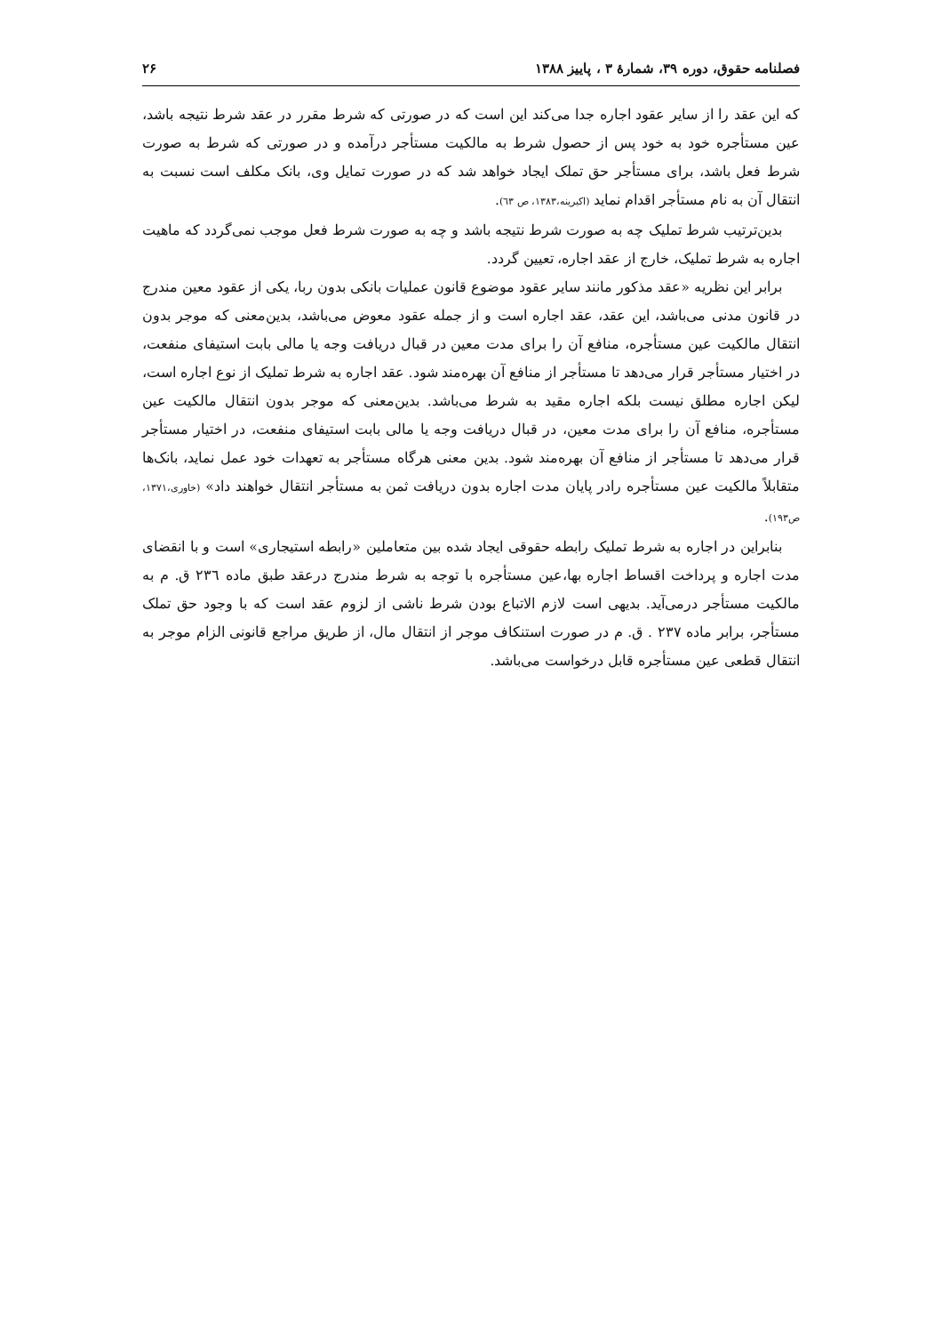فصلنامه حقوق، دوره ۳۹، شمارهٔ ۳ ، پاییز ۱۳۸۸ ۲۶
که این عقد را از سایر عقود اجاره جدا می‌کند این است که در صورتی که شرط مقرر در عقد شرط نتیجه باشد، عین مستأجره خود به خود پس از حصول شرط به مالکیت مستأجر درآمده و در صورتی که شرط به صورت شرط فعل باشد، برای مستأجر حق تملک ایجاد خواهد شد که در صورت تمایل وی، بانک مکلف است نسبت به انتقال آن به نام مستأجر اقدام نماید (اکبرینه،۱۳۸۳، ص ٦٣).
بدین‌ترتیب شرط تملیک چه به صورت شرط نتیجه باشد و چه به صورت شرط فعل موجب نمی‌گردد که ماهیت اجاره به شرط تملیک، خارج از عقد اجاره، تعیین گردد.
برابر این نظریه «عقد مذکور مانند سایر عقود موضوع قانون عملیات بانکی بدون ربا، یکی از عقود معین مندرج در قانون مدنی می‌باشد، این عقد، عقد اجاره است و از جمله عقود معوض می‌باشد، بدین‌معنی که موجر بدون انتقال مالکیت عین مستأجره، منافع آن را برای مدت معین در قبال دریافت وجه یا مالی بابت استیفای منفعت، در اختیار مستأجر قرار می‌دهد تا مستأجر از منافع آن بهره‌مند شود. عقد اجاره به شرط تملیک از نوع اجاره است، لیکن اجاره مطلق نیست بلکه اجاره مقید به شرط می‌باشد. بدین‌معنی که موجر بدون انتقال مالکیت عین مستأجره، منافع آن را برای مدت معین، در قبال دریافت وجه یا مالی بابت استیفای منفعت، در اختیار مستأجر قرار می‌دهد تا مستأجر از منافع آن بهره‌مند شود. بدین معنی هرگاه مستأجر به تعهدات خود عمل نماید، بانک‌ها متقابلاً مالکیت عین مستأجره رادر پایان مدت اجاره بدون دریافت ثمن به مستأجر انتقال خواهند داد» (خاوری،۱۳۷۱، ص۱۹۳).
بنابراین در اجاره به شرط تملیک رابطه حقوقی ایجاد شده بین متعاملین «رابطه استیجاری» است و با انقضای مدت اجاره و پرداخت اقساط اجاره بها،عین مستأجره با توجه به شرط مندرج درعقد طبق ماده ٢٣٦ ق. م به مالکیت مستأجر درمی‌آید. بدیهی است لازم الاتباع بودن شرط ناشی از لزوم عقد است که با وجود حق تملک مستأجر، برابر ماده ٢٣٧ . ق. م در صورت استنکاف موجر از انتقال مال، از طریق مراجع قانونی الزام موجر به انتقال قطعی عین مستأجره قابل درخواست می‌باشد.